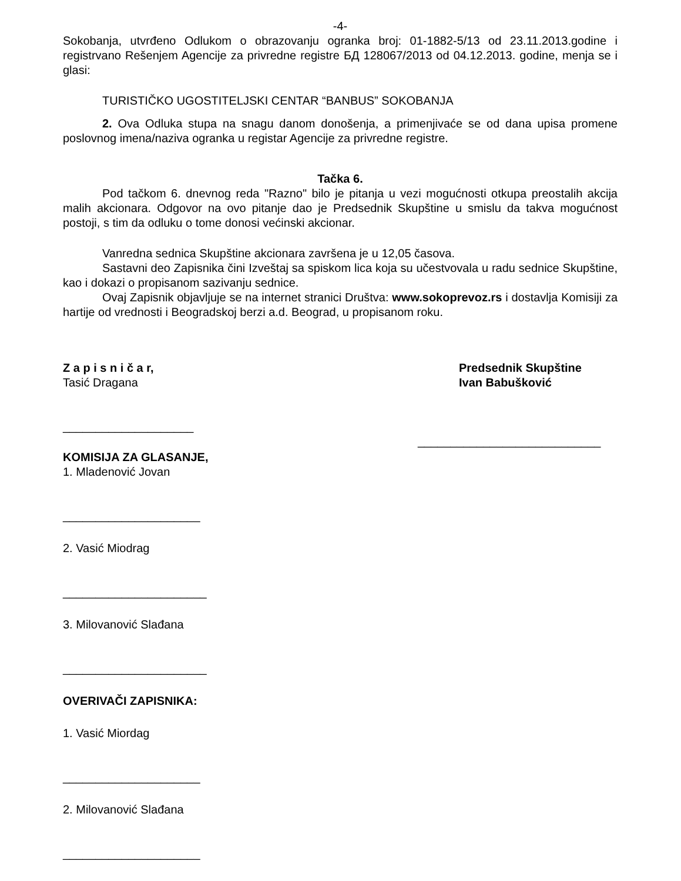-4-
Sokobanja, utvrđeno Odlukom o obrazovanju ogranka broj: 01-1882-5/13 od 23.11.2013.godine i registrvano Rešenjem Agencije za privredne registre БД 128067/2013 od 04.12.2013. godine, menja se i glasi:
TURISTIČKO UGOSTITELJSKI CENTAR “BANBUS” SOKOBANJA
2. Ova Odluka stupa na snagu danom donošenja, a primenjivaće se od dana upisa promene poslovnog imena/naziva ogranka u registar Agencije za privredne registre.
Tačka 6.
Pod tačkom 6. dnevnog reda "Razno" bilo je pitanja u vezi mogućnosti otkupa preostalih akcija malih akcionara. Odgovor na ovo pitanje dao je Predsednik Skupštine u smislu da takva mogućnost postoji, s tim da odluku o tome donosi većinski akcionar.
Vanredna sednica Skupštine akcionara završena je u 12,05 časova.
Sastavni deo Zapisnika čini Izveštaj sa spiskom lica koja su učestvovala u radu sednice Skupštine, kao i dokazi o propisanom sazivanju sednice.
Ovaj Zapisnik objavljuje se na internet stranici Društva: www.sokoprevoz.rs i dostavlja Komisiji za hartije od vrednosti i Beogradskoj berzi a.d. Beograd, u propisanom roku.
Z a p i s n i č a r,
Tasić Dragana
____________________
Predsednik Skupštine
Ivan Babušković
____________________________
KOMISIJA ZA GLASANJE,
1. Mladenović Jovan
_____________________
2. Vasić Miodrag
______________________
3. Milovanović Slađana
______________________
OVERIVAČI ZAPISNIKA:
1. Vasić Miordag
_____________________
2. Milovanović Slađana
_____________________